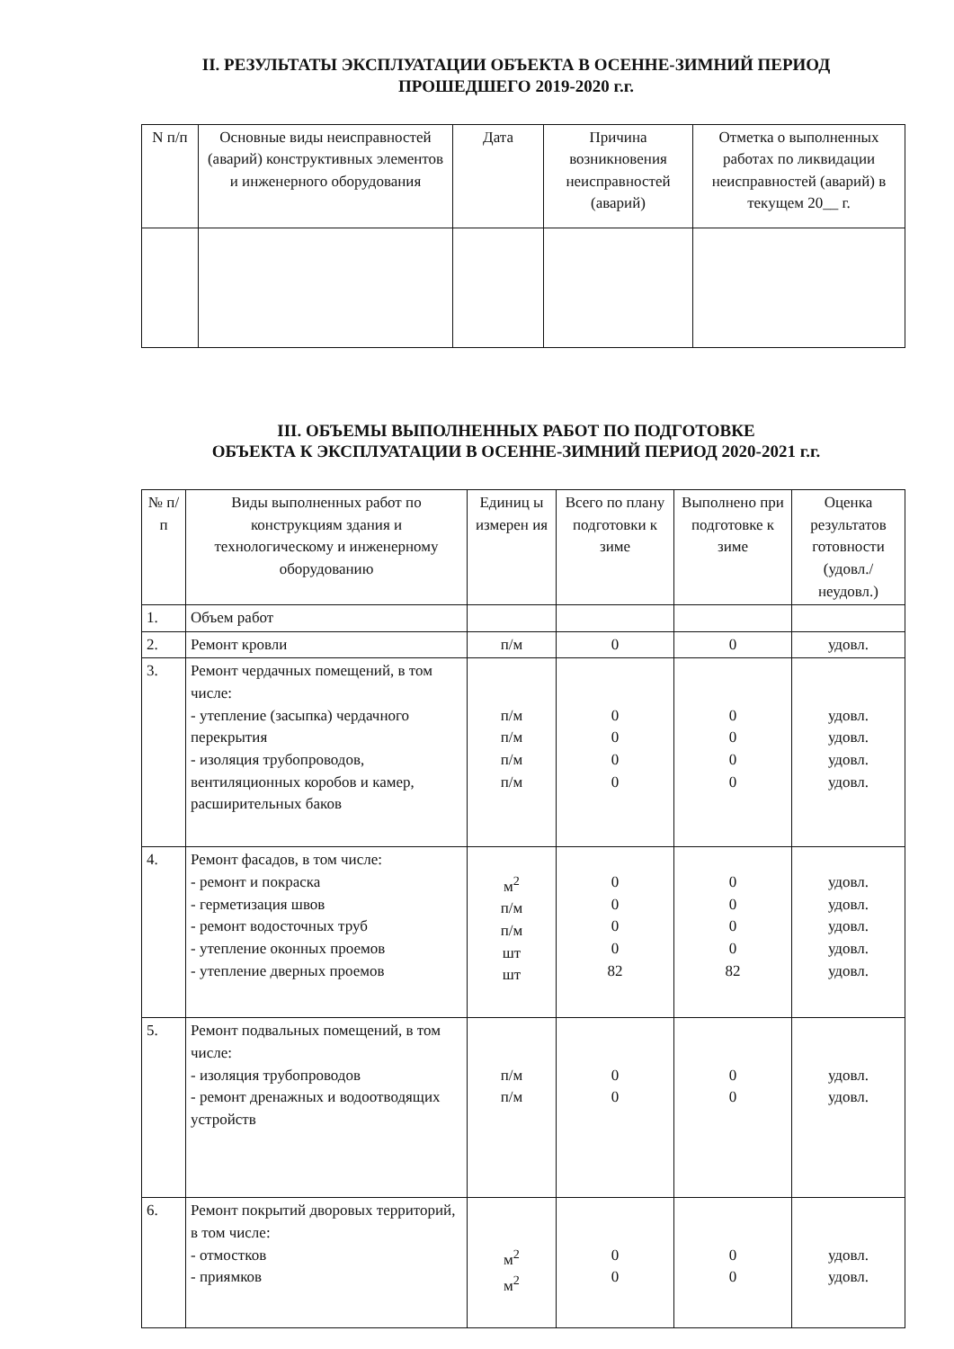II. РЕЗУЛЬТАТЫ ЭКСПЛУАТАЦИИ ОБЪЕКТА В ОСЕННЕ-ЗИМНИЙ ПЕРИОД
ПРОШЕДШЕГО 2019-2020 г.г.
| N п/п | Основные виды неисправностей (аварий) конструктивных элементов и инженерного оборудования | Дата | Причина возникновения неисправностей (аварий) | Отметка о выполненных работах по ликвидации неисправностей (аварий) в текущем 20__ г. |
| --- | --- | --- | --- | --- |
III. ОБЪЕМЫ ВЫПОЛНЕННЫХ РАБОТ ПО ПОДГОТОВКЕ
ОБЪЕКТА К ЭКСПЛУАТАЦИИ В ОСЕННЕ-ЗИМНИЙ ПЕРИОД 2020-2021 г.г.
| № п/п | Виды выполненных работ по конструкциям здания и технологическому и инженерному оборудованию | Единиц ы измерен ия | Всего по плану подготовки к зиме | Выполнено при подготовке к зиме | Оценка результатов готовности (удовл./ неудовл.) |
| --- | --- | --- | --- | --- | --- |
| 1. | Объем работ | | | | |
| 2. | Ремонт кровли | п/м | 0 | 0 | удовл. |
| 3. | Ремонт чердачных помещений, в том числе: - утепление (засыпка) чердачного перекрытия - изоляция трубопроводов, вентиляционных коробов и камер, расширительных баков | п/м п/м п/м п/м | 0 0 0 0 | 0 0 0 0 | удовл. удовл. удовл. удовл. |
| 4. | Ремонт фасадов, в том числе: - ремонт и покраска - герметизация швов - ремонт водосточных труб - утепление оконных проемов - утепление дверных проемов | м<sup>2</sup> п/м п/м шт шт | 0 0 0 0 82 | 0 0 0 0 82 | удовл. удовл. удовл. удовл. удовл. |
| 5. | Ремонт подвальных помещений, в том числе: - изоляция трубопроводов - ремонт дренажных и водоотводящих устройств | п/м п/м | 0 0 | 0 0 | удовл. удовл. |
| 6. | Ремонт покрытий дворовых территорий, в том числе: - отмостков - приямков | м<sup>2</sup> м<sup>2</sup> | 0 0 | 0 0 | удовл. удовл. |